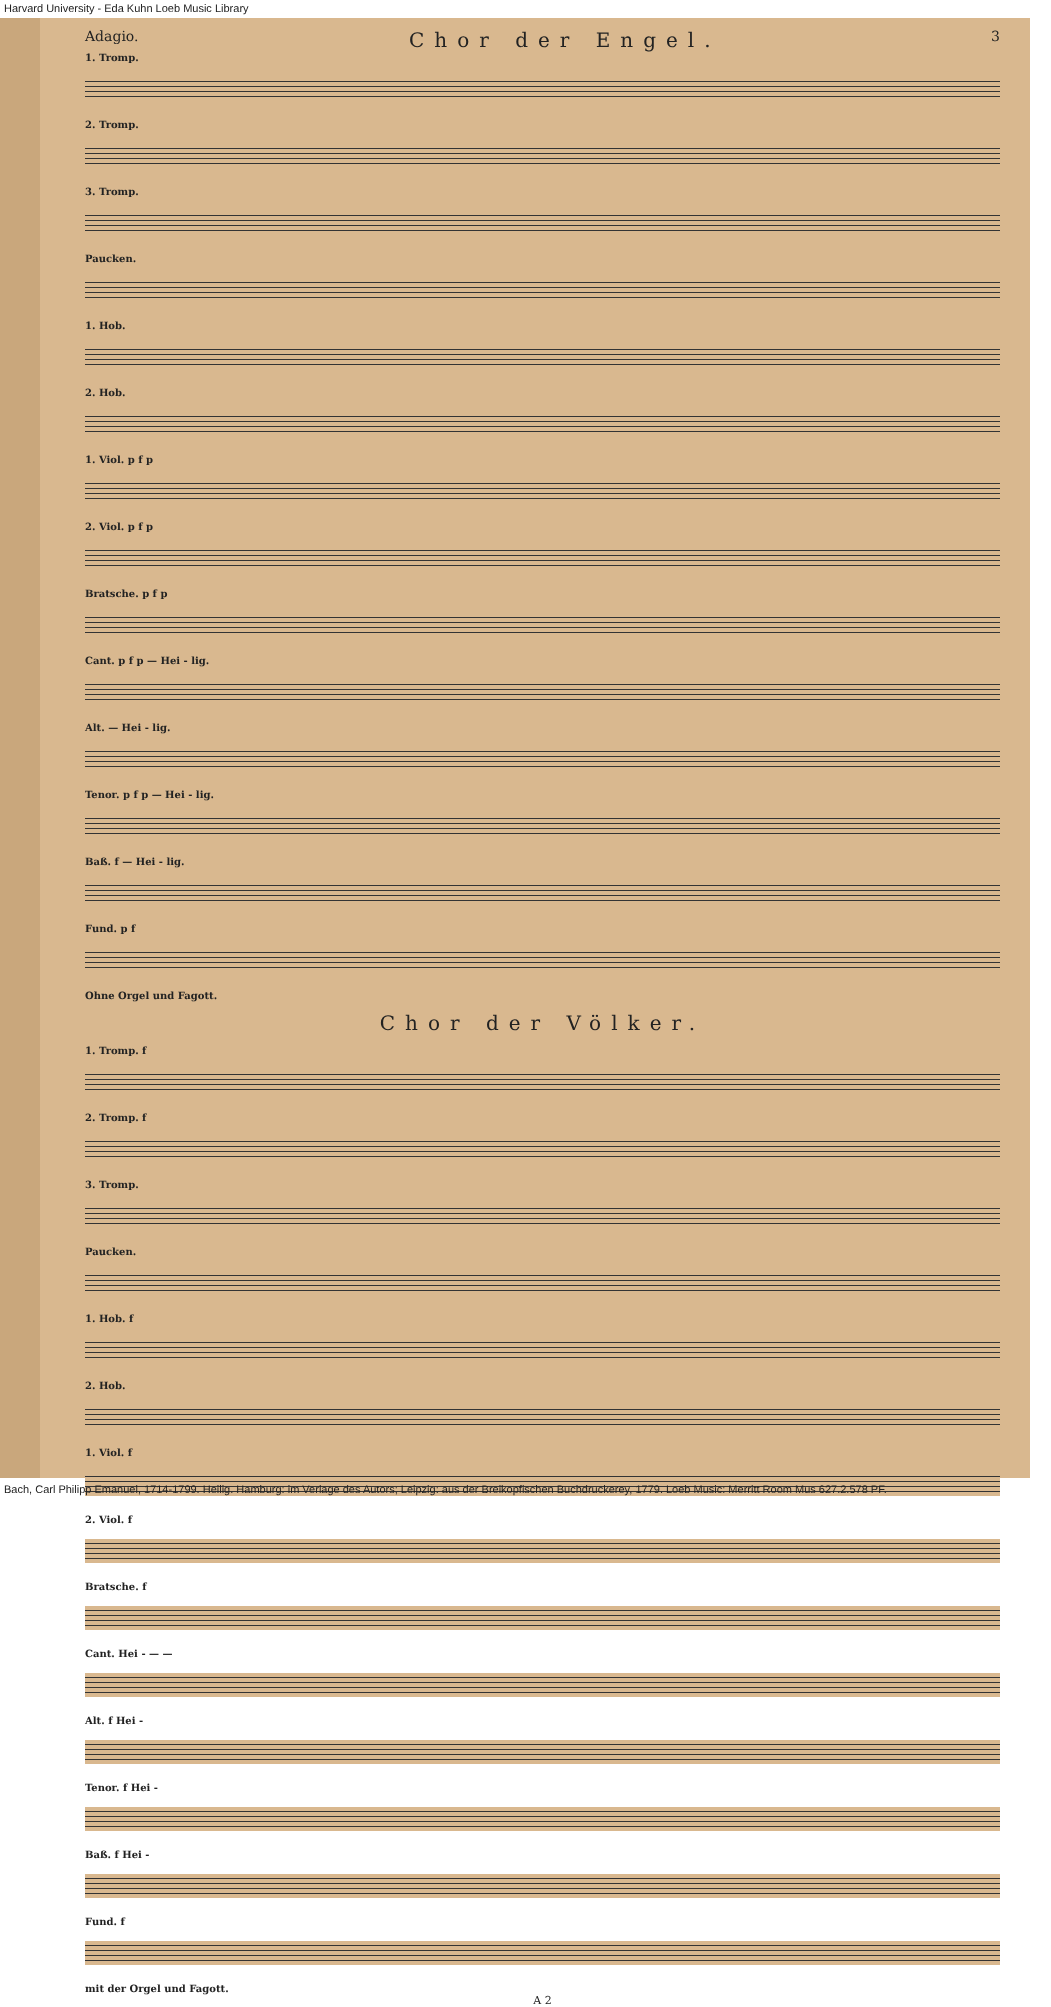Harvard University - Eda Kuhn Loeb Music Library
Adagio. Chor der Engel. 3
1. Tromp.
2. Tromp.
3. Tromp.
Paucken.
1. Hob.
2. Hob.
1. Viol. p f p
2. Viol. p f p
Bratsche. p f p
Cant. p f p — Hei - lig.
Alt. — Hei - lig.
Tenor. p f p — Hei - lig.
Baß. f — Hei - lig.
Fund. p f
Ohne Orgel und Fagott.
Chor der Völker.
1. Tromp. f
2. Tromp. f
3. Tromp.
Paucken.
1. Hob. f
2. Hob.
1. Viol. f
2. Viol. f
Bratsche. f
Cant. Hei - — —
Alt. f Hei -
Tenor. f Hei -
Baß. f Hei -
Fund. f
mit der Orgel und Fagott.
A 2
Bach, Carl Philipp Emanuel, 1714-1799. Heilig. Hamburg: im Verlage des Autors; Leipzig: aus der Breikopfischen Buchdruckerey, 1779. Loeb Music: Merritt Room Mus 627.2.578 PF.